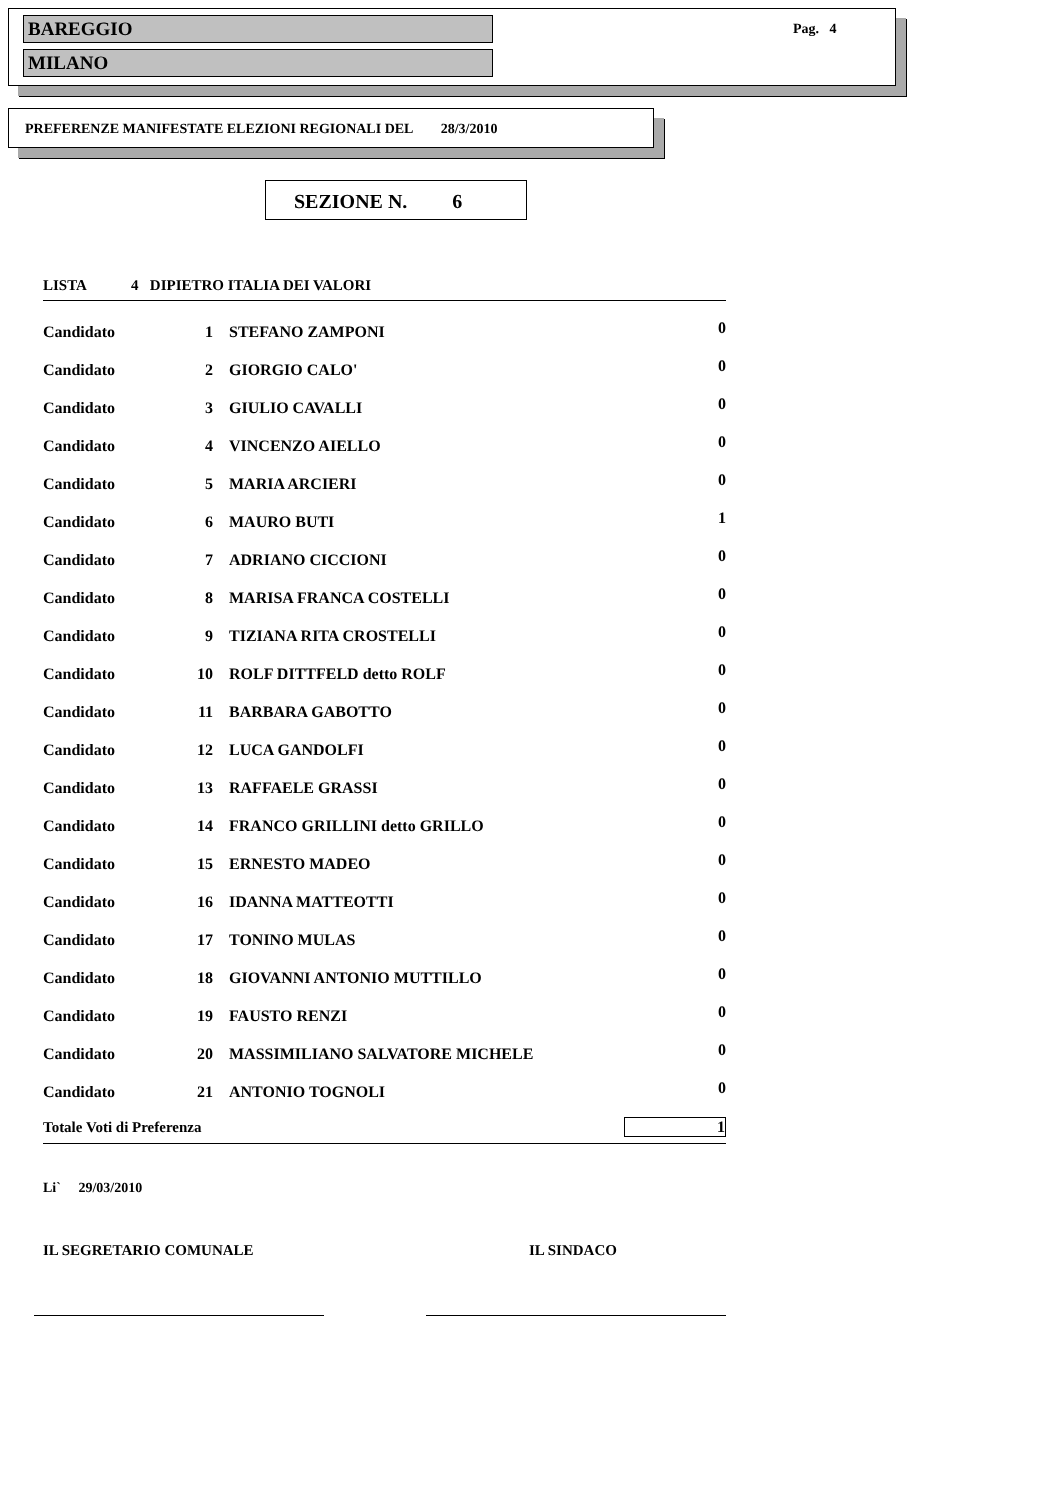BAREGGIO
MILANO
Pag. 4
PREFERENZE MANIFESTATE ELEZIONI REGIONALI DEL 28/3/2010
SEZIONE N. 6
| LISTA 4 DIPIETRO ITALIA DEI VALORI | | | |
| Candidato | 1 | STEFANO ZAMPONI | 0 |
| Candidato | 2 | GIORGIO CALO' | 0 |
| Candidato | 3 | GIULIO CAVALLI | 0 |
| Candidato | 4 | VINCENZO AIELLO | 0 |
| Candidato | 5 | MARIA ARCIERI | 0 |
| Candidato | 6 | MAURO BUTI | 1 |
| Candidato | 7 | ADRIANO CICCIONI | 0 |
| Candidato | 8 | MARISA FRANCA COSTELLI | 0 |
| Candidato | 9 | TIZIANA RITA CROSTELLI | 0 |
| Candidato | 10 | ROLF DITTFELD detto ROLF | 0 |
| Candidato | 11 | BARBARA GABOTTO | 0 |
| Candidato | 12 | LUCA GANDOLFI | 0 |
| Candidato | 13 | RAFFAELE GRASSI | 0 |
| Candidato | 14 | FRANCO GRILLINI detto GRILLO | 0 |
| Candidato | 15 | ERNESTO MADEO | 0 |
| Candidato | 16 | IDANNA MATTEOTTI | 0 |
| Candidato | 17 | TONINO MULAS | 0 |
| Candidato | 18 | GIOVANNI ANTONIO MUTTILLO | 0 |
| Candidato | 19 | FAUSTO RENZI | 0 |
| Candidato | 20 | MASSIMILIANO SALVATORE MICHELE | 0 |
| Candidato | 21 | ANTONIO TOGNOLI | 0 |
| Totale Voti di Preferenza | | | 1 |
Li` 29/03/2010
IL SEGRETARIO COMUNALE IL SINDACO